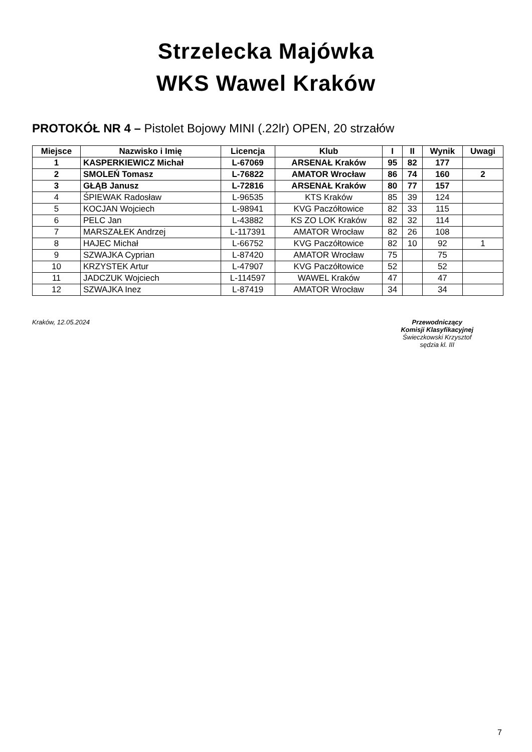Strzelecka Majówka
WKS Wawel Kraków
PROTOKÓŁ NR 4 – Pistolet Bojowy MINI (.22lr) OPEN, 20 strzałów
| Miejsce | Nazwisko i Imię | Licencja | Klub | I | II | Wynik | Uwagi |
| --- | --- | --- | --- | --- | --- | --- | --- |
| 1 | KASPERKIEWICZ Michał | L-67069 | ARSENAŁ Kraków | 95 | 82 | 177 | |
| 2 | SMOLEŃ Tomasz | L-76822 | AMATOR Wrocław | 86 | 74 | 160 | 2 |
| 3 | GŁĄB Janusz | L-72816 | ARSENAŁ Kraków | 80 | 77 | 157 | |
| 4 | ŚPIEWAK Radosław | L-96535 | KTS Kraków | 85 | 39 | 124 | |
| 5 | KOCJAN Wojciech | L-98941 | KVG Paczółtowice | 82 | 33 | 115 | |
| 6 | PELC Jan | L-43882 | KS ZO LOK Kraków | 82 | 32 | 114 | |
| 7 | MARSZAŁEK Andrzej | L-117391 | AMATOR Wrocław | 82 | 26 | 108 | |
| 8 | HAJEC Michał | L-66752 | KVG Paczółtowice | 82 | 10 | 92 | 1 |
| 9 | SZWAJKA Cyprian | L-87420 | AMATOR Wrocław | 75 | | 75 | |
| 10 | KRZYSTEK Artur | L-47907 | KVG Paczółtowice | 52 | | 52 | |
| 11 | JADCZUK Wojciech | L-114597 | WAWEL Kraków | 47 | | 47 | |
| 12 | SZWAJKA Inez | L-87419 | AMATOR Wrocław | 34 | | 34 | |
Kraków, 12.05.2024 Przewodniczący
Komisji Klasyfikacyjnej
Świeczkowski Krzysztof
sędzia kl. III
7